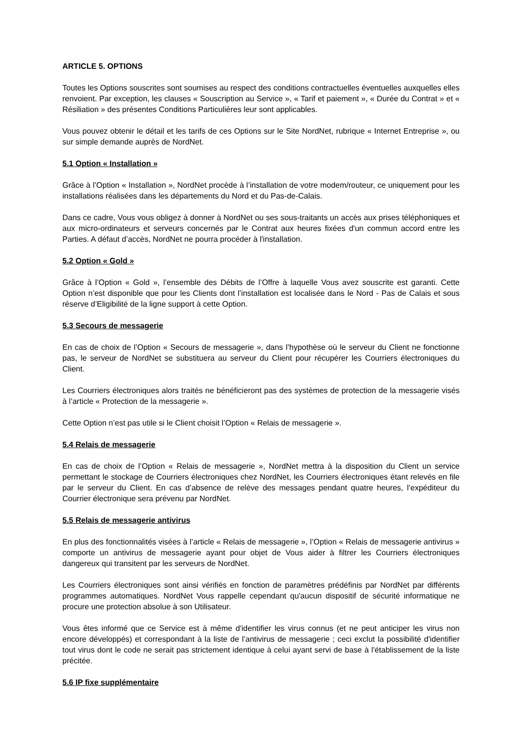ARTICLE 5. OPTIONS
Toutes les Options souscrites sont soumises au respect des conditions contractuelles éventuelles auxquelles elles renvoient. Par exception, les clauses « Souscription au Service », « Tarif et paiement », « Durée du Contrat » et « Résiliation » des présentes Conditions Particulières leur sont applicables.
Vous pouvez obtenir le détail et les tarifs de ces Options sur le Site NordNet, rubrique « Internet Entreprise », ou sur simple demande auprès de NordNet.
5.1 Option « Installation »
Grâce à l’Option « Installation », NordNet procède à l’installation de votre modem/routeur, ce uniquement pour les installations réalisées dans les départements du Nord et du Pas-de-Calais.
Dans ce cadre, Vous vous obligez à donner à NordNet ou ses sous-traitants un accès aux prises téléphoniques et aux micro-ordinateurs et serveurs concernés par le Contrat aux heures fixées d'un commun accord entre les Parties. A défaut d’accès, NordNet ne pourra procéder à l'installation.
5.2 Option « Gold »
Grâce à l’Option « Gold », l’ensemble des Débits de l’Offre à laquelle Vous avez souscrite est garanti. Cette Option n’est disponible que pour les Clients dont l’installation est localisée dans le Nord - Pas de Calais et sous réserve d’Eligibilité de la ligne support à cette Option.
5.3 Secours de messagerie
En cas de choix de l’Option « Secours de messagerie », dans l’hypothèse où le serveur du Client ne fonctionne pas, le serveur de NordNet se substituera au serveur du Client pour récupérer les Courriers électroniques du Client.
Les Courriers électroniques alors traités ne bénéficieront pas des systèmes de protection de la messagerie visés à l’article « Protection de la messagerie ».
Cette Option n’est pas utile si le Client choisit l’Option « Relais de messagerie ».
5.4 Relais de messagerie
En cas de choix de l’Option « Relais de messagerie », NordNet mettra à la disposition du Client un service permettant le stockage de Courriers électroniques chez NordNet, les Courriers électroniques étant relevés en file par le serveur du Client. En cas d’absence de relève des messages pendant quatre heures, l’expéditeur du Courrier électronique sera prévenu par NordNet.
5.5 Relais de messagerie antivirus
En plus des fonctionnalités visées à l’article « Relais de messagerie », l’Option « Relais de messagerie antivirus » comporte un antivirus de messagerie ayant pour objet de Vous aider à filtrer les Courriers électroniques dangereux qui transitent par les serveurs de NordNet.
Les Courriers électroniques sont ainsi vérifiés en fonction de paramètres prédéfinis par NordNet par différents programmes automatiques. NordNet Vous rappelle cependant qu'aucun dispositif de sécurité informatique ne procure une protection absolue à son Utilisateur.
Vous êtes informé que ce Service est à même d'identifier les virus connus (et ne peut anticiper les virus non encore développés) et correspondant à la liste de l’antivirus de messagerie ; ceci exclut la possibilité d'identifier tout virus dont le code ne serait pas strictement identique à celui ayant servi de base à l'établissement de la liste précitée.
5.6 IP fixe supplémentaire